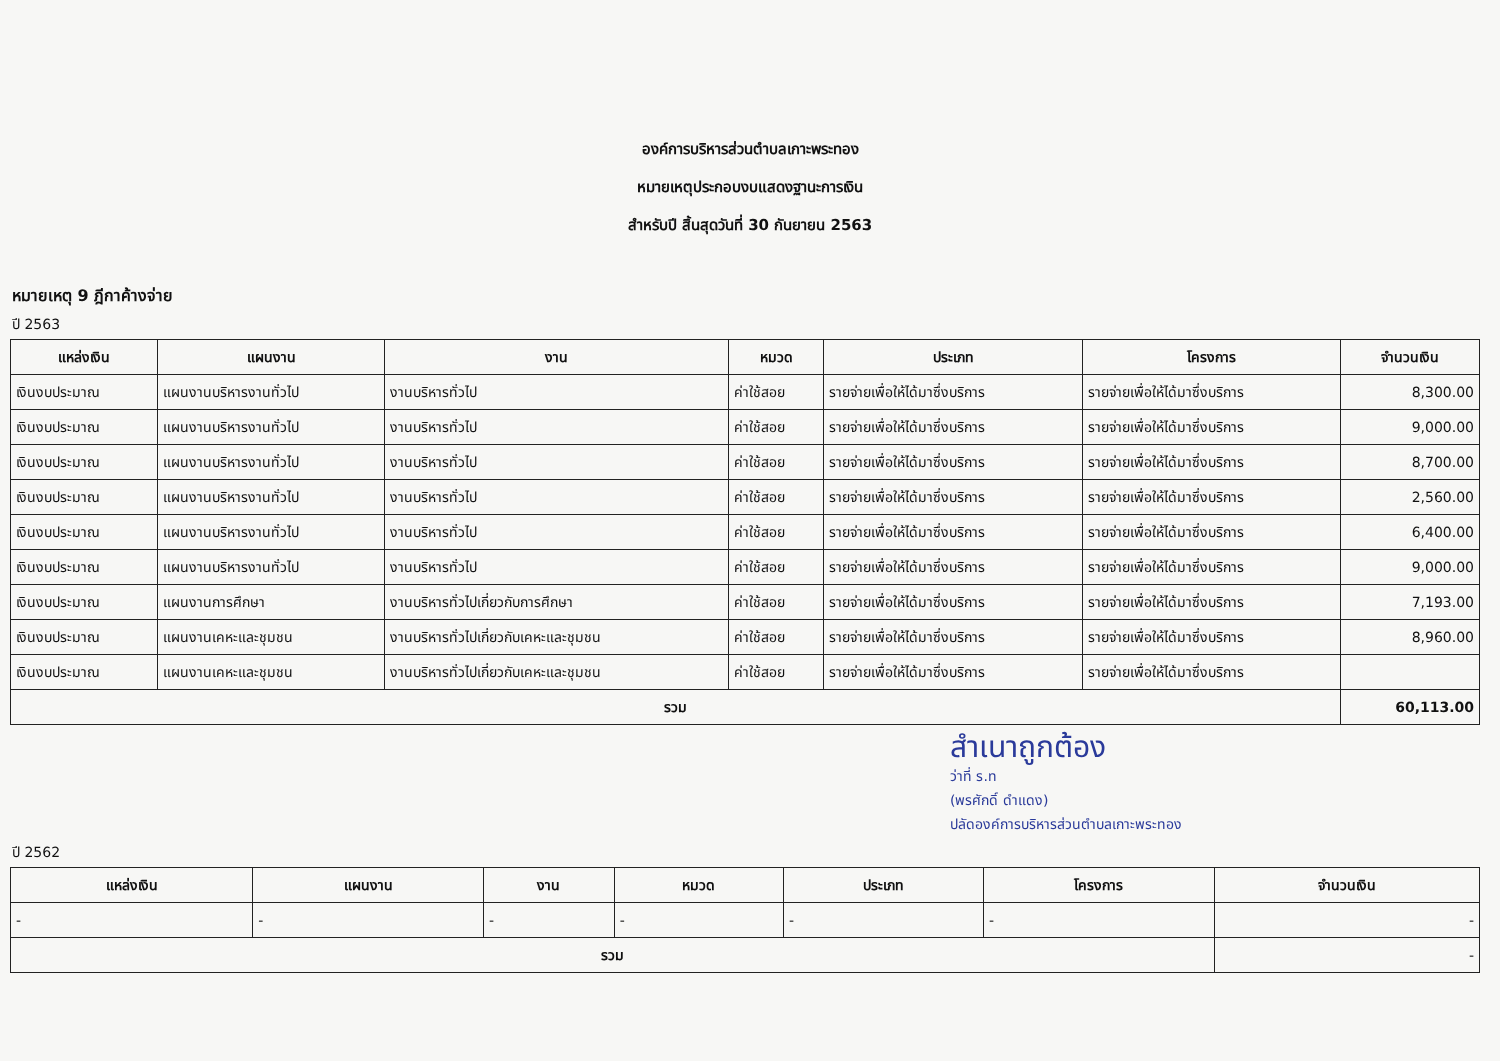องค์การบริหารส่วนตำบลเกาะพระทอง
หมายเหตุประกอบงบแสดงฐานะการเงิน
สำหรับปี สิ้นสุดวันที่ 30 กันยายน 2563
หมายเหตุ 9 ฎีกาค้างจ่าย
ปี 2563
| แหล่งเงิน | แผนงาน | งาน | หมวด | ประเภท | โครงการ | จำนวนเงิน |
| --- | --- | --- | --- | --- | --- | --- |
| เงินงบประมาณ | แผนงานบริหารงานทั่วไป | งานบริหารทั่วไป | ค่าใช้สอย | รายจ่ายเพื่อให้ได้มาซึ่งบริการ | รายจ่ายเพื่อให้ได้มาซึ่งบริการ | 8,300.00 |
| เงินงบประมาณ | แผนงานบริหารงานทั่วไป | งานบริหารทั่วไป | ค่าใช้สอย | รายจ่ายเพื่อให้ได้มาซึ่งบริการ | รายจ่ายเพื่อให้ได้มาซึ่งบริการ | 9,000.00 |
| เงินงบประมาณ | แผนงานบริหารงานทั่วไป | งานบริหารทั่วไป | ค่าใช้สอย | รายจ่ายเพื่อให้ได้มาซึ่งบริการ | รายจ่ายเพื่อให้ได้มาซึ่งบริการ | 8,700.00 |
| เงินงบประมาณ | แผนงานบริหารงานทั่วไป | งานบริหารทั่วไป | ค่าใช้สอย | รายจ่ายเพื่อให้ได้มาซึ่งบริการ | รายจ่ายเพื่อให้ได้มาซึ่งบริการ | 2,560.00 |
| เงินงบประมาณ | แผนงานบริหารงานทั่วไป | งานบริหารทั่วไป | ค่าใช้สอย | รายจ่ายเพื่อให้ได้มาซึ่งบริการ | รายจ่ายเพื่อให้ได้มาซึ่งบริการ | 6,400.00 |
| เงินงบประมาณ | แผนงานบริหารงานทั่วไป | งานบริหารทั่วไป | ค่าใช้สอย | รายจ่ายเพื่อให้ได้มาซึ่งบริการ | รายจ่ายเพื่อให้ได้มาซึ่งบริการ | 9,000.00 |
| เงินงบประมาณ | แผนงานการศึกษา | งานบริหารทั่วไปเกี่ยวกับการศึกษา | ค่าใช้สอย | รายจ่ายเพื่อให้ได้มาซึ่งบริการ | รายจ่ายเพื่อให้ได้มาซึ่งบริการ | 7,193.00 |
| เงินงบประมาณ | แผนงานเคหะและชุมชน | งานบริหารทั่วไปเกี่ยวกับเคหะและชุมชน | ค่าใช้สอย | รายจ่ายเพื่อให้ได้มาซึ่งบริการ | รายจ่ายเพื่อให้ได้มาซึ่งบริการ | 8,960.00 |
| เงินงบประมาณ | แผนงานเคหะและชุมชน | งานบริหารทั่วไปเกี่ยวกับเคหะและชุมชน | ค่าใช้สอย | รายจ่ายเพื่อให้ได้มาซึ่งบริการ | รายจ่ายเพื่อให้ได้มาซึ่งบริการ | |
| รวม | | | | | | 60,113.00 |
สำเนาถูกต้อง
ว่าที่ ร.ท
(พรศักดิ์ ดำแดง)
ปลัดองค์การบริหารส่วนตำบลเกาะพระทอง
ปี 2562
| แหล่งเงิน | แผนงาน | งาน | หมวด | ประเภท | โครงการ | จำนวนเงิน |
| --- | --- | --- | --- | --- | --- | --- |
| - | - | - | - | - | - | - |
| รวม | | | | | | - |